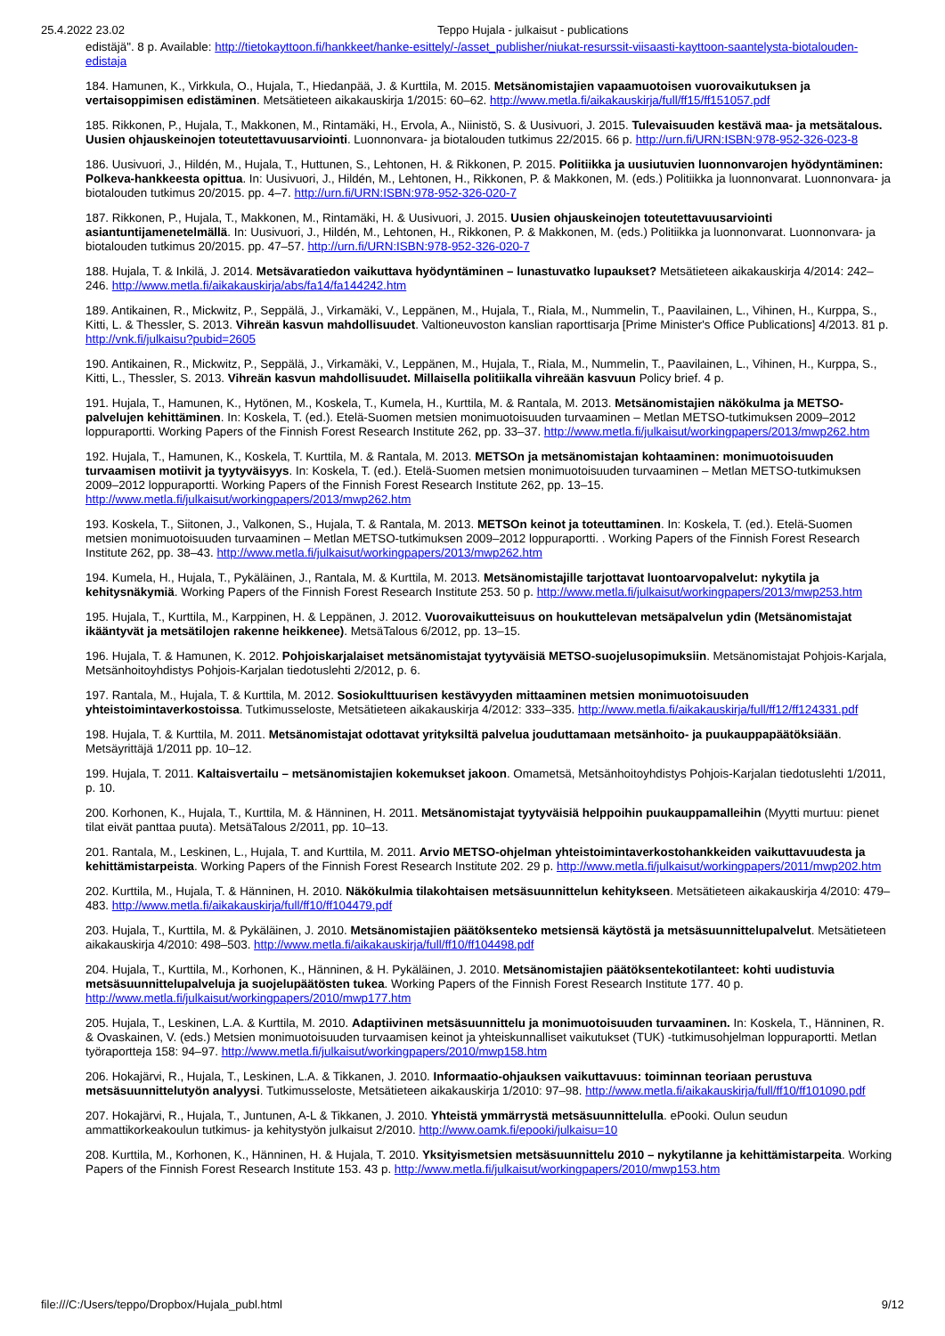25.4.2022 23.02 Teppo Hujala - julkaisut - publications
edistäjä". 8 p. Available: http://tietokayttoon.fi/hankkeet/hanke-esittely/-/asset_publisher/niukat-resurssit-viisaasti-kayttoon-saantelysta-biotalouden-edistaja
184. Hamunen, K., Virkkula, O., Hujala, T., Hiedanpää, J. & Kurttila, M. 2015. Metsänomistajien vapaamuotoisen vuorovaikutuksen ja vertaisoppimisen edistäminen. Metsätieteen aikakauskirja 1/2015: 60–62. http://www.metla.fi/aikakauskirja/full/ff15/ff151057.pdf
185. Rikkonen, P., Hujala, T., Makkonen, M., Rintamäki, H., Ervola, A., Niinistö, S. & Uusivuori, J. 2015. Tulevaisuuden kestävä maa- ja metsätalous. Uusien ohjauskeinojen toteutettavuusarviointi. Luonnonvara- ja biotalouden tutkimus 22/2015. 66 p. http://urn.fi/URN:ISBN:978-952-326-023-8
186. Uusivuori, J., Hildén, M., Hujala, T., Huttunen, S., Lehtonen, H. & Rikkonen, P. 2015. Politiikka ja uusiutuvien luonnonvarojen hyödyntäminen: Polkeva-hankkeesta opittua. In: Uusivuori, J., Hildén, M., Lehtonen, H., Rikkonen, P. & Makkonen, M. (eds.) Politiikka ja luonnonvarat. Luonnonvara- ja biotalouden tutkimus 20/2015. pp. 4–7. http://urn.fi/URN:ISBN:978-952-326-020-7
187. Rikkonen, P., Hujala, T., Makkonen, M., Rintamäki, H. & Uusivuori, J. 2015. Uusien ohjauskeinojen toteutettavuusarviointi asiantuntijamenetelmällä. In: Uusivuori, J., Hildén, M., Lehtonen, H., Rikkonen, P. & Makkonen, M. (eds.) Politiikka ja luonnonvarat. Luonnonvara- ja biotalouden tutkimus 20/2015. pp. 47–57. http://urn.fi/URN:ISBN:978-952-326-020-7
188. Hujala, T. & Inkilä, J. 2014. Metsävaratiedon vaikuttava hyödyntäminen – lunastuvatko lupaukset? Metsätieteen aikakauskirja 4/2014: 242–246. http://www.metla.fi/aikakauskirja/abs/fa14/fa144242.htm
189. Antikainen, R., Mickwitz, P., Seppälä, J., Virkamäki, V., Leppänen, M., Hujala, T., Riala, M., Nummelin, T., Paavilainen, L., Vihinen, H., Kurppa, S., Kitti, L. & Thessler, S. 2013. Vihreän kasvun mahdollisuudet. Valtioneuvoston kanslian raporttisarja [Prime Minister's Office Publications] 4/2013. 81 p. http://vnk.fi/julkaisu?pubid=2605
190. Antikainen, R., Mickwitz, P., Seppälä, J., Virkamäki, V., Leppänen, M., Hujala, T., Riala, M., Nummelin, T., Paavilainen, L., Vihinen, H., Kurppa, S., Kitti, L., Thessler, S. 2013. Vihreän kasvun mahdollisuudet. Millaisella politiikalla vihreään kasvuun Policy brief. 4 p.
191. Hujala, T., Hamunen, K., Hytönen, M., Koskela, T., Kumela, H., Kurttila, M. & Rantala, M. 2013. Metsänomistajien näkökulma ja METSO-palvelujen kehittäminen. In: Koskela, T. (ed.). Etelä-Suomen metsien monimuotoisuuden turvaaminen – Metlan METSO-tutkimuksen 2009–2012 loppuraportti. Working Papers of the Finnish Forest Research Institute 262, pp. 33–37. http://www.metla.fi/julkaisut/workingpapers/2013/mwp262.htm
192. Hujala, T., Hamunen, K., Koskela, T. Kurttila, M. & Rantala, M. 2013. METSOn ja metsänomistajan kohtaaminen: monimuotoisuuden turvaamisen motiivit ja tyytyväisyys. In: Koskela, T. (ed.). Etelä-Suomen metsien monimuotoisuuden turvaaminen – Metlan METSO-tutkimuksen 2009–2012 loppuraportti. Working Papers of the Finnish Forest Research Institute 262, pp. 13–15. http://www.metla.fi/julkaisut/workingpapers/2013/mwp262.htm
193. Koskela, T., Siitonen, J., Valkonen, S., Hujala, T. & Rantala, M. 2013. METSOn keinot ja toteuttaminen. In: Koskela, T. (ed.). Etelä-Suomen metsien monimuotoisuuden turvaaminen – Metlan METSO-tutkimuksen 2009–2012 loppuraportti. . Working Papers of the Finnish Forest Research Institute 262, pp. 38–43. http://www.metla.fi/julkaisut/workingpapers/2013/mwp262.htm
194. Kumela, H., Hujala, T., Pykäläinen, J., Rantala, M. & Kurttila, M. 2013. Metsänomistajille tarjottavat luontoarvopalvelut: nykytila ja kehitysnäkymiä. Working Papers of the Finnish Forest Research Institute 253. 50 p. http://www.metla.fi/julkaisut/workingpapers/2013/mwp253.htm
195. Hujala, T., Kurttila, M., Karppinen, H. & Leppänen, J. 2012. Vuorovaikutteisuus on houkuttelevan metsäpalvelun ydin (Metsänomistajat ikääntyvät ja metsätilojen rakenne heikkenee). MetsäTalous 6/2012, pp. 13–15.
196. Hujala, T. & Hamunen, K. 2012. Pohjoiskarjalaiset metsänomistajat tyytyväisiä METSO-suojelusopimuksiin. Metsänomistajat Pohjois-Karjala, Metsänhoitoyhdistys Pohjois-Karjalan tiedotuslehti 2/2012, p. 6.
197. Rantala, M., Hujala, T. & Kurttila, M. 2012. Sosiokulttuurisen kestävyyden mittaaminen metsien monimuotoisuuden yhteistoimintaverkostoissa. Tutkimusseloste, Metsätieteen aikakauskirja 4/2012: 333–335. http://www.metla.fi/aikakauskirja/full/ff12/ff124331.pdf
198. Hujala, T. & Kurttila, M. 2011. Metsänomistajat odottavat yrityksiltä palvelua jouduttamaan metsänhoito- ja puukauppapäätöksiään. Metsäyrittäjä 1/2011 pp. 10–12.
199. Hujala, T. 2011. Kaltaisvertailu – metsänomistajien kokemukset jakoon. Omametsä, Metsänhoitoyhdistys Pohjois-Karjalan tiedotuslehti 1/2011, p. 10.
200. Korhonen, K., Hujala, T., Kurttila, M. & Hänninen, H. 2011. Metsänomistajat tyytyväisiä helppoihin puukauppamalleihin (Myytti murtuu: pienet tilat eivät panttaa puuta). MetsäTalous 2/2011, pp. 10–13.
201. Rantala, M., Leskinen, L., Hujala, T. and Kurttila, M. 2011. Arvio METSO-ohjelman yhteistoimintaverkostohankkeiden vaikuttavuudesta ja kehittämistarpeista. Working Papers of the Finnish Forest Research Institute 202. 29 p. http://www.metla.fi/julkaisut/workingpapers/2011/mwp202.htm
202. Kurttila, M., Hujala, T. & Hänninen, H. 2010. Näkökulmia tilakohtaisen metsäsuunnittelun kehitykseen. Metsätieteen aikakauskirja 4/2010: 479–483. http://www.metla.fi/aikakauskirja/full/ff10/ff104479.pdf
203. Hujala, T., Kurttila, M. & Pykäläinen, J. 2010. Metsänomistajien päätöksenteko metsiensä käytöstä ja metsäsuunnittelupalvelut. Metsätieteen aikakauskirja 4/2010: 498–503. http://www.metla.fi/aikakauskirja/full/ff10/ff104498.pdf
204. Hujala, T., Kurttila, M., Korhonen, K., Hänninen, & H. Pykäläinen, J. 2010. Metsänomistajien päätöksentekotilanteet: kohti uudistuvia metsäsuunnittelupalveluja ja suojelupäätösten tukea. Working Papers of the Finnish Forest Research Institute 177. 40 p. http://www.metla.fi/julkaisut/workingpapers/2010/mwp177.htm
205. Hujala, T., Leskinen, L.A. & Kurttila, M. 2010. Adaptiivinen metsäsuunnittelu ja monimuotoisuuden turvaaminen. In: Koskela, T., Hänninen, R. & Ovaskainen, V. (eds.) Metsien monimuotoisuuden turvaamisen keinot ja yhteiskunnalliset vaikutukset (TUK) -tutkimusohjelman loppuraportti. Metlan työraportteja 158: 94–97. http://www.metla.fi/julkaisut/workingpapers/2010/mwp158.htm
206. Hokajärvi, R., Hujala, T., Leskinen, L.A. & Tikkanen, J. 2010. Informaatio-ohjauksen vaikuttavuus: toiminnan teoriaan perustuva metsäsuunnittelutyön analyysi. Tutkimusseloste, Metsätieteen aikakauskirja 1/2010: 97–98. http://www.metla.fi/aikakauskirja/full/ff10/ff101090.pdf
207. Hokajärvi, R., Hujala, T., Juntunen, A-L & Tikkanen, J. 2010. Yhteistä ymmärrystä metsäsuunnittelulla. ePooki. Oulun seudun ammattikorkeakoulun tutkimus- ja kehitystyön julkaisut 2/2010. http://www.oamk.fi/epooki/julkaisu=10
208. Kurttila, M., Korhonen, K., Hänninen, H. & Hujala, T. 2010. Yksityismetsien metsäsuunnittelu 2010 – nykytilanne ja kehittämistarpeita. Working Papers of the Finnish Forest Research Institute 153. 43 p. http://www.metla.fi/julkaisut/workingpapers/2010/mwp153.htm
file:///C:/Users/teppo/Dropbox/Hujala_publ.html 9/12